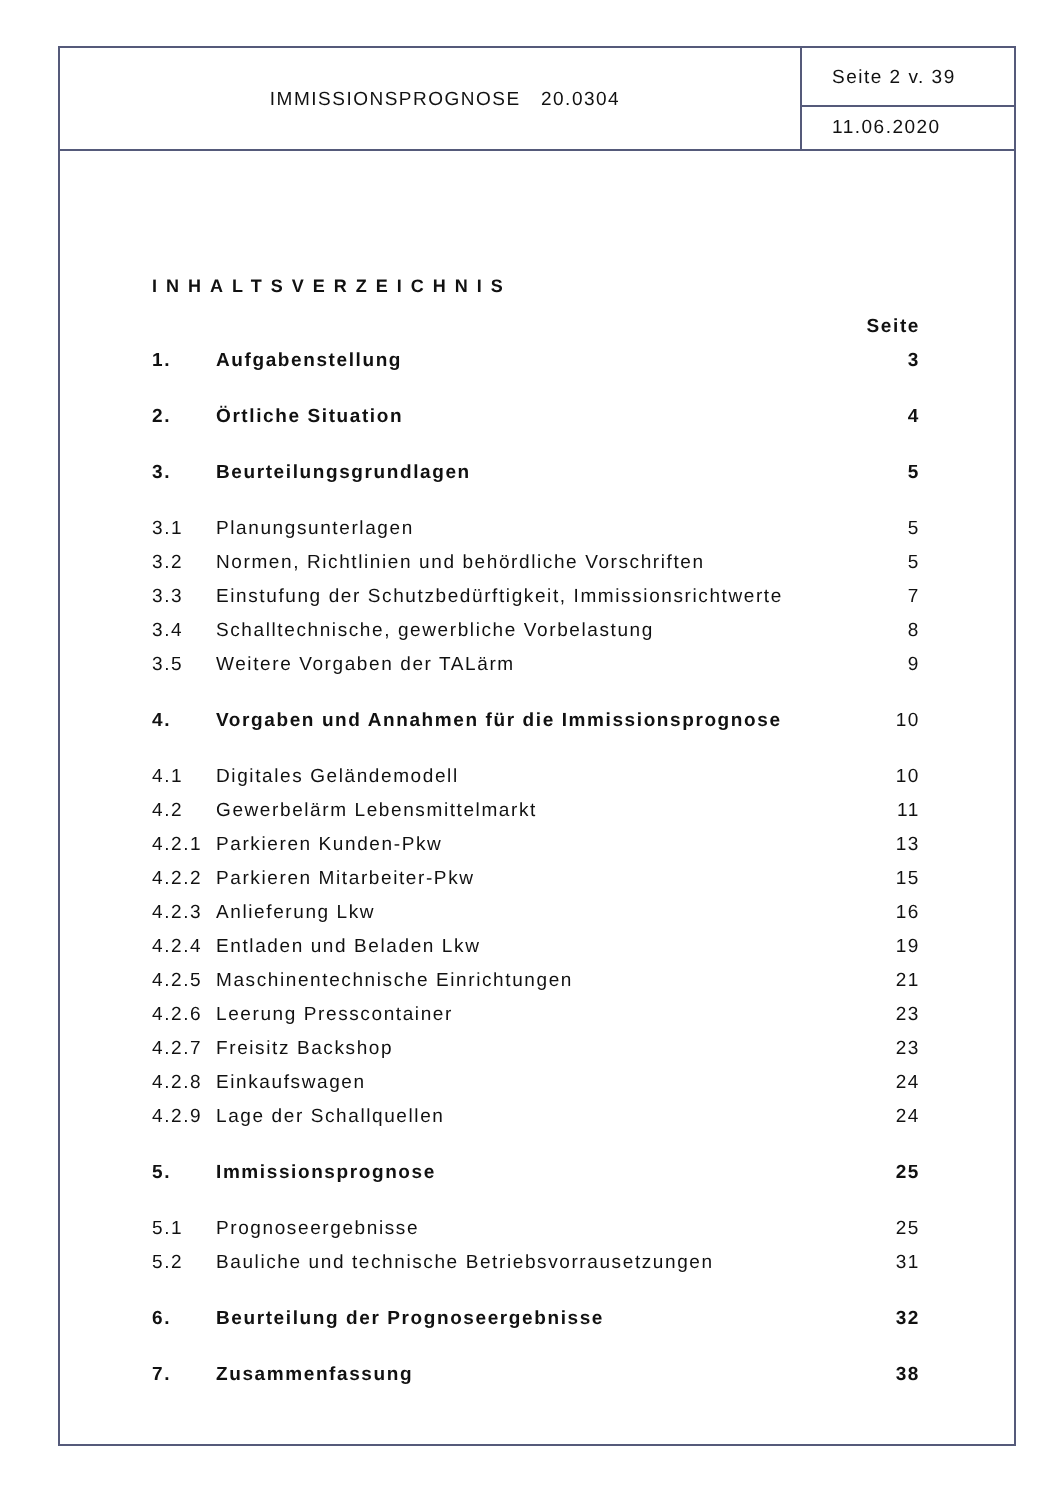IMMISSIONSPROGNOSE 20.0304
Seite 2 v. 39
11.06.2020
INHALTSVERZEICHNIS
Seite
1. Aufgabenstellung 3
2. Örtliche Situation 4
3. Beurteilungsgrundlagen 5
3.1 Planungsunterlagen 5
3.2 Normen, Richtlinien und behördliche Vorschriften 5
3.3 Einstufung der Schutzbedürftigkeit, Immissionsrichtwerte 7
3.4 Schalltechnische, gewerbliche Vorbelastung 8
3.5 Weitere Vorgaben der TALärm 9
4. Vorgaben und Annahmen für die Immissionsprognose 10
4.1 Digitales Geländemodell 10
4.2 Gewerbelärm Lebensmittelmarkt 11
4.2.1 Parkieren Kunden-Pkw 13
4.2.2 Parkieren Mitarbeiter-Pkw 15
4.2.3 Anlieferung Lkw 16
4.2.4 Entladen und Beladen Lkw 19
4.2.5 Maschinentechnische Einrichtungen 21
4.2.6 Leerung Presscontainer 23
4.2.7 Freisitz Backshop 23
4.2.8 Einkaufswagen 24
4.2.9 Lage der Schallquellen 24
5. Immissionsprognose 25
5.1 Prognoseergebnisse 25
5.2 Bauliche und technische Betriebsvorrausetzungen 31
6. Beurteilung der Prognoseergebnisse 32
7. Zusammenfassung 38